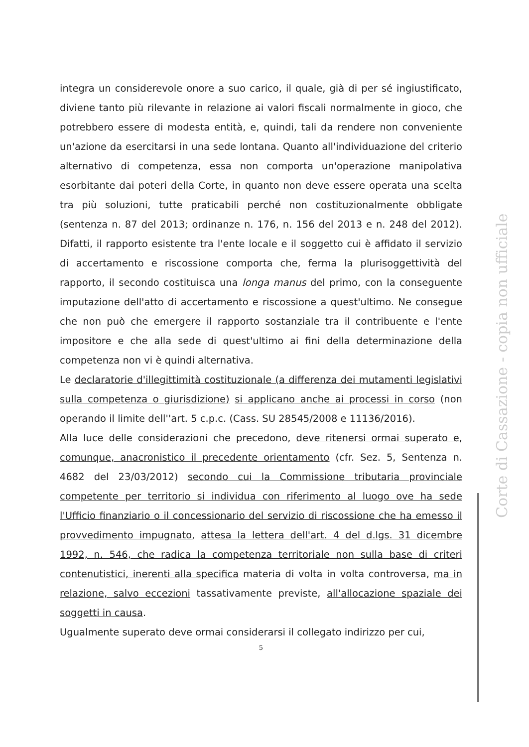integra un considerevole onore a suo carico, il quale, già di per sé ingiustificato, diviene tanto più rilevante in relazione ai valori fiscali normalmente in gioco, che potrebbero essere di modesta entità, e, quindi, tali da rendere non conveniente un'azione da esercitarsi in una sede lontana. Quanto all'individuazione del criterio alternativo di competenza, essa non comporta un'operazione manipolativa esorbitante dai poteri della Corte, in quanto non deve essere operata una scelta tra più soluzioni, tutte praticabili perché non costituzionalmente obbligate (sentenza n. 87 del 2013; ordinanze n. 176, n. 156 del 2013 e n. 248 del 2012). Difatti, il rapporto esistente tra l'ente locale e il soggetto cui è affidato il servizio di accertamento e riscossione comporta che, ferma la plurisoggettività del rapporto, il secondo costituisca una longa manus del primo, con la conseguente imputazione dell'atto di accertamento e riscossione a quest'ultimo. Ne consegue che non può che emergere il rapporto sostanziale tra il contribuente e l'ente impositore e che alla sede di quest'ultimo ai fini della determinazione della competenza non vi è quindi alternativa.
Le declaratorie d'illegittimità costituzionale (a differenza dei mutamenti legislativi sulla competenza o giurisdizione) si applicano anche ai processi in corso (non operando il limite dell''art. 5 c.p.c. (Cass. SU 28545/2008 e 11136/2016).
Alla luce delle considerazioni che precedono, deve ritenersi ormai superato e, comunque, anacronistico il precedente orientamento (cfr. Sez. 5, Sentenza n. 4682 del 23/03/2012) secondo cui la Commissione tributaria provinciale competente per territorio si individua con riferimento al luogo ove ha sede l'Ufficio finanziario o il concessionario del servizio di riscossione che ha emesso il provvedimento impugnato, attesa la lettera dell'art. 4 del d.lgs. 31 dicembre 1992, n. 546, che radica la competenza territoriale non sulla base di criteri contenutistici, inerenti alla specifica materia di volta in volta controversa, ma in relazione, salvo eccezioni tassativamente previste, all'allocazione spaziale dei soggetti in causa.
Ugualmente superato deve ormai considerarsi il collegato indirizzo per cui,
5
Corte di Cassazione - copia non ufficiale